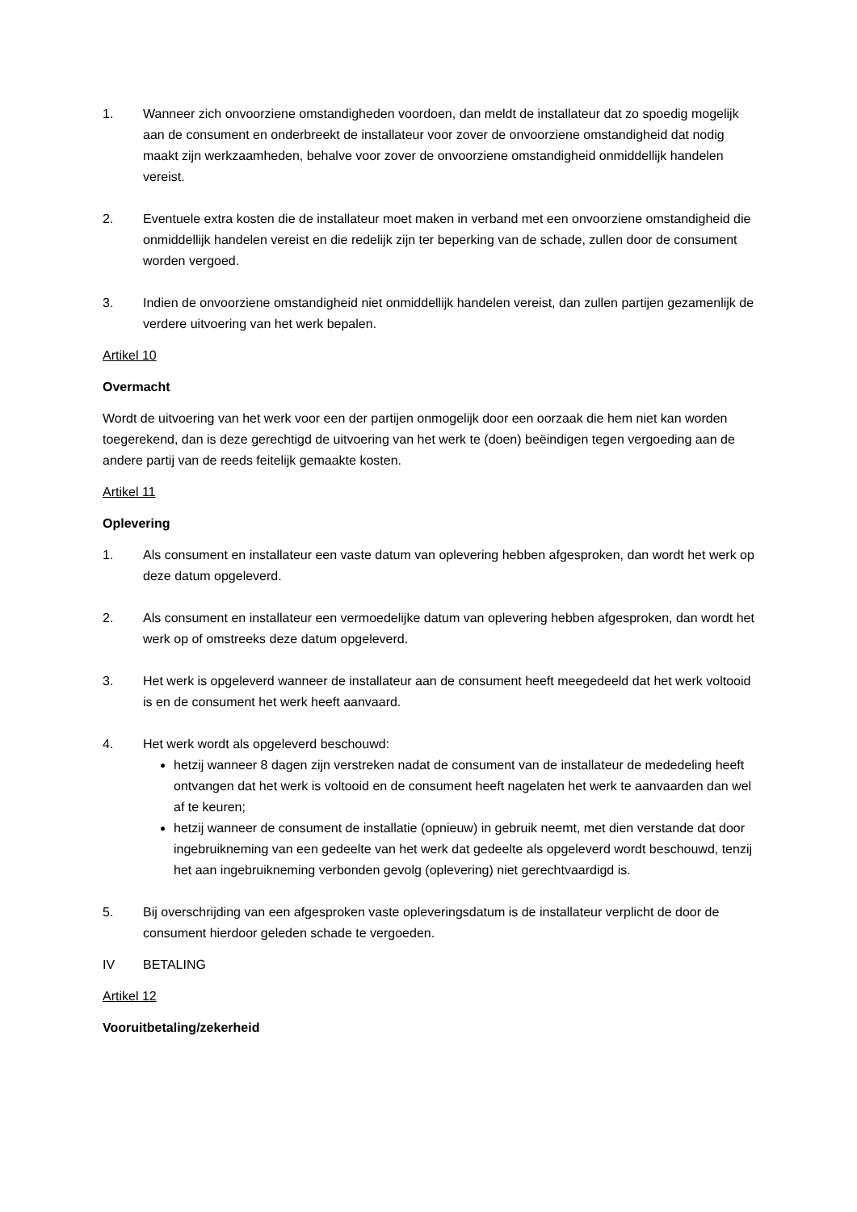1. Wanneer zich onvoorziene omstandigheden voordoen, dan meldt de installateur dat zo spoedig mogelijk aan de consument en onderbreekt de installateur voor zover de onvoorziene omstandigheid dat nodig maakt zijn werkzaamheden, behalve voor zover de onvoorziene omstandigheid onmiddellijk handelen vereist.
2. Eventuele extra kosten die de installateur moet maken in verband met een onvoorziene omstandigheid die onmiddellijk handelen vereist en die redelijk zijn ter beperking van de schade, zullen door de consument worden vergoed.
3. Indien de onvoorziene omstandigheid niet onmiddellijk handelen vereist, dan zullen partijen gezamenlijk de verdere uitvoering van het werk bepalen.
Artikel 10
Overmacht
Wordt de uitvoering van het werk voor een der partijen onmogelijk door een oorzaak die hem niet kan worden toegerekend, dan is deze gerechtigd de uitvoering van het werk te (doen) beëindigen tegen vergoeding aan de andere partij van de reeds feitelijk gemaakte kosten.
Artikel 11
Oplevering
1. Als consument en installateur een vaste datum van oplevering hebben afgesproken, dan wordt het werk op deze datum opgeleverd.
2. Als consument en installateur een vermoedelijke datum van oplevering hebben afgesproken, dan wordt het werk op of omstreeks deze datum opgeleverd.
3. Het werk is opgeleverd wanneer de installateur aan de consument heeft meegedeeld dat het werk voltooid is en de consument het werk heeft aanvaard.
4. Het werk wordt als opgeleverd beschouwd:
hetzij wanneer 8 dagen zijn verstreken nadat de consument van de installateur de mededeling heeft ontvangen dat het werk is voltooid en de consument heeft nagelaten het werk te aanvaarden dan wel af te keuren;
hetzij wanneer de consument de installatie (opnieuw) in gebruik neemt, met dien verstande dat door ingebruikneming van een gedeelte van het werk dat gedeelte als opgeleverd wordt beschouwd, tenzij het aan ingebruikneming verbonden gevolg (oplevering) niet gerechtvaardigd is.
5. Bij overschrijding van een afgesproken vaste opleveringsdatum is de installateur verplicht de door de consument hierdoor geleden schade te vergoeden.
IV BETALING
Artikel 12
Vooruitbetaling/zekerheid